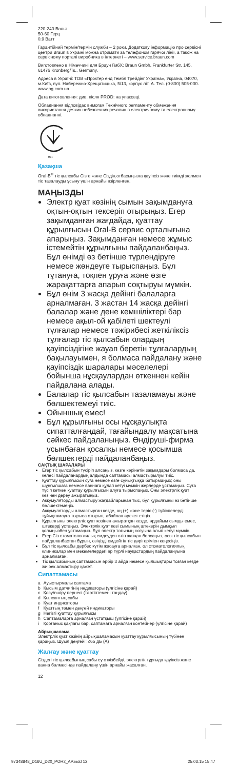220-240 Вольт
50-60 Герц
0.9 Ватт
Гарантійний термін/термін служби – 2 роки. Додаткову інформацію про сервісні центри Braun в Україні можна отримати за телефоном гарячої лінії, а також на сервісному порталі виробника в інтернеті – www.service.braun.com
Виготовлено в Німеччині для Браун ГмбХ: Braun Gmbh, Frankfurter Str. 145, 61476 Kronberg/Ts., Germany.
Адреса в Україні: ТОВ «Проктер енд Гембл Трейдінг Україна», Україна, 04070, м.Київ, вул. Набережно-Хрещатицька, 5/13, корпус літ. А. Тел. (0-800) 505-000. www.pg.com.ua
Дата виготовлення: див. після PROD: на упаковці.
Обладнання відповідає вимогам Технічного регламенту обмеження використання деяких небезпечних речовин в електричному та електронному обладнанні.
001
Қазақша
Oral-B<sup>®</sup> тіс қылсабы Сізге және Сіздің отбасыңызға қауіпсіз және тиімді жолмен тіс тазалауды ұсыну үшін арнайы әзірленген.
МАҢЫЗДЫ
Электр қуат көзінің сымын зақымдануға оқтын-оқтын тексеріп отырыңыз. Егер зақымданған жағдайда, қуаттау құрылғысын Oral-B сервис орталығына апарыңыз. Зақымданған немесе жұмыс істемейтін құрылғыны пайдаланбаңыз. Бұл өнімді өз бетінше түрлендіруге немесе жөндеуге тырыспаңыз. Бұл тұтануға, тоқпен ұруға және өзге жарақаттарға апарып соқтыруы мүмкін.
Бұл өнім 3 жасқа дейінгі балаларға арналмаған. 3 жастан 14 жасқа дейінгі балалар және дене кемшіліктері бар немесе ақыл-ой қабілеті шектеулі тұлғалар немесе тәжірибесі жеткіліксіз тұлғалар тіс қылсабын олардың қауіпсіздігіне жауап беретін тұлғалардың бақылауымен, я болмаса пайдалану және қауіпсіздік шаралары мәселелері бойынша нұсқаулардан өткеннен кейін пайдалана алады.
Балалар тіс қылсабын тазаламауы және бөлшектемеуі тиіс.
Ойыншық емес!
Бұл құрылғыны осы нұсқаулықта сипатталғандай, тағайындалу мақсатына сәйкес пайдаланыңыз. Өндіруші-фирма ұсынбаған қосалқы немесе қосымша бөлшектерді пайдаланбаңыз.
САҚТЫҚ ШАРАЛАРЫ
Егер тіс қылсабын түсіріп алсаңыз, көзге көрінетін зақымдары болмаса да, келесі пайдаланардың алдында саптамасы алмастырылуы тиіс.
Қуаттау құрылғысын суға немесе өзге сұйықтыққа батырмаңыз; оны шұңғылшаға немесе ваннаға құлап кетуі мүмкін жерлерде ұстамаңыз. Суға түсіп кеткен қуаттау құрылғысын алуға тырыспаңыз. Оны электрлік қуат көзінен дереу ажыратыңыз.
Аккумуляторды алмастыру жағдайларынан тыс, бұл құрылғыны өз бетінше бөлшектемеңіз.
Аккумуляторды алмастырған кезде, оң (+) және теріс (-) түйіспелерді тұйықтамауға тырыса отырып, абайлап әрекет етіңіз.
Құрылғыны электрлік қуат көзінен ажыратқан кезде, әрдайым сымды емес, штекерді ұстаңыз. Электрлік қуат көзі сымының штекерін дымқыл қолыңызбен ұстамаңыз. Бұл электр тогының соғуына алып келуі мүмкін.
Егер Сіз стоматологиялық емдеуден өтіп жатқан болсаңыз, осы тіс қылсабын пайдаланбастан бұрын, өзіңізді емдейтін тіс дәрігеріміен кеңесіңіз.
Бұл тіс қылсабы дербес күтім жасауға арналған, ол стоматологиялық клиникалар мен мекемелердегі әр түрлі науқастардың пайдалануына арналмаған.
Тіс қылсабының саптамасын әрбір 3 айда немесе қылшықтары тозған кезде жиірек алмастыру қажет.
Сипаттамасы
| a | Ауыстырмалы саптама |
| b | Қысым датчигінің индикаторы (үлгісіне қарай) |
| c | Қосу/өшіру пернесі (тәртіптемені таңдау) |
| d | Қылсаптың сабы |
| e | Қуат индикаторы |
| f | Қуаттың төмен деңгей индикаторы |
| g | Негізгі қуаттау құрылғысы |
| h | Саптамаларға арналған ұстатқыш (үлгісіне қарай) |
| i | Қорғаныс қақпағы бар, саптамаға арналған контейнер (үлгісіне қарай) |
Айрықшалама
Электрлік қуат көзінің айрықшаламасын қуаттау құрылғысының түбінен қараңыз. Шуыл деңгейі: ≤65 дБ (A)
Жалғау және қуаттау
Сіздегі тіс қылсабының сабы су өткізбейді, электрлік тұрғыда қауіпсіз және ванна бөлмесінде пайдалану үшін арнайы жасалған.
12
97348848_D16U_D20_POH2_AP.indd 12
25.03.15 15:47